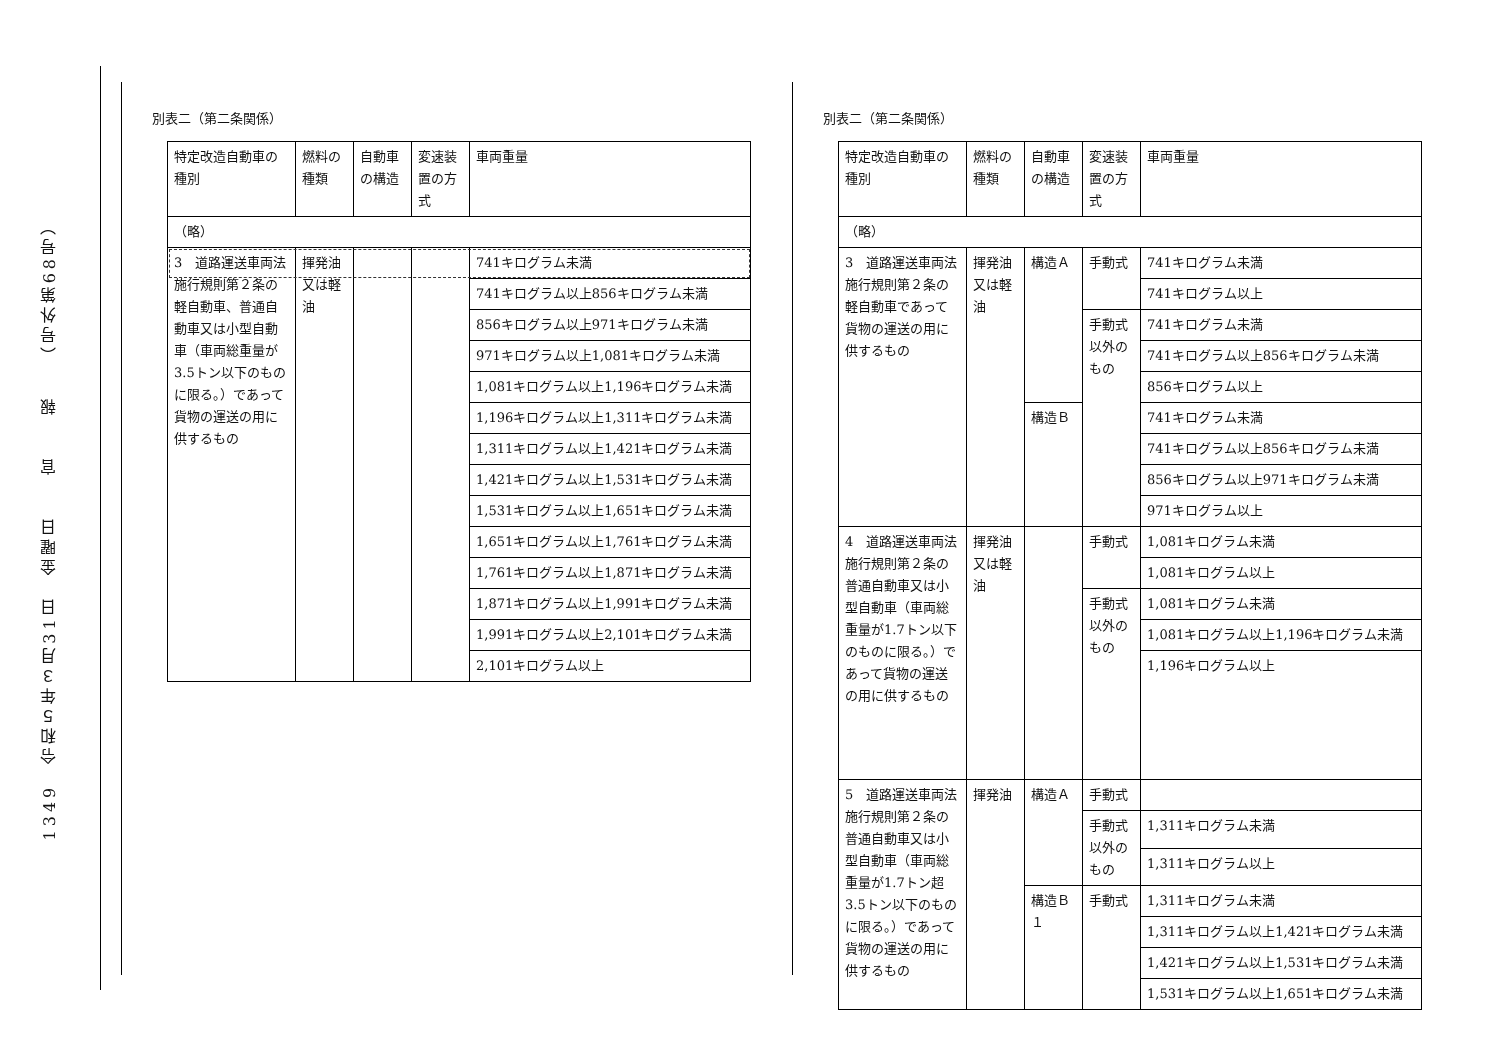1349　令和５年３月31日　金曜日　　官　　報　　（号外第68号）
別表二（第二条関係）
| 特定改造自動車の種別 | 燃料の種類 | 自動車の構造 | 変速装置の方式 | 車両重量 |
| --- | --- | --- | --- | --- |
| （略） | | | | |
| 3 道路運送車両法施行規則第２条の軽自動車、普通自動車又は小型自動車（車両総重量が3.5トン以下のものに限る。）であって貨物の運送の用に供するもの | 揮発油又は軽油 | | | 741キログラム未満 |
| | | | | 741キログラム以上856キログラム未満 |
| | | | | 856キログラム以上971キログラム未満 |
| | | | | 971キログラム以上1,081キログラム未満 |
| | | | | 1,081キログラム以上1,196キログラム未満 |
| | | | | 1,196キログラム以上1,311キログラム未満 |
| | | | | 1,311キログラム以上1,421キログラム未満 |
| | | | | 1,421キログラム以上1,531キログラム未満 |
| | | | | 1,531キログラム以上1,651キログラム未満 |
| | | | | 1,651キログラム以上1,761キログラム未満 |
| | | | | 1,761キログラム以上1,871キログラム未満 |
| | | | | 1,871キログラム以上1,991キログラム未満 |
| | | | | 1,991キログラム以上2,101キログラム未満 |
| | | | | 2,101キログラム以上 |
別表二（第二条関係）
| 特定改造自動車の種別 | 燃料の種類 | 自動車の構造 | 変速装置の方式 | 車両重量 |
| --- | --- | --- | --- | --- |
| （略） | | | | |
| 3 道路運送車両法施行規則第２条の軽自動車であって貨物の運送の用に供するもの | 揮発油又は軽油 | 構造Ａ | 手動式 | 741キログラム未満 |
| | | | | 741キログラム以上 |
| | | | 手動式以外のもの | 741キログラム未満 |
| | | | | 741キログラム以上856キログラム未満 |
| | | | | 856キログラム以上 |
| | | 構造Ｂ | | 741キログラム未満 |
| | | | | 741キログラム以上856キログラム未満 |
| | | | | 856キログラム以上971キログラム未満 |
| | | | | 971キログラム以上 |
| 4 道路運送車両法施行規則第２条の普通自動車又は小型自動車（車両総重量が1.7トン以下のものに限る。）であって貨物の運送の用に供するもの | 揮発油又は軽油 | | 手動式 | 1,081キログラム未満 |
| | | | | 1,081キログラム以上 |
| | | | 手動式以外のもの | 1,081キログラム未満 |
| | | | | 1,081キログラム以上1,196キログラム未満 |
| | | | | 1,196キログラム以上 |
| 5 道路運送車両法施行規則第２条の普通自動車又は小型自動車（車両総重量が1.7トン超3.5トン以下のものに限る。）であって貨物の運送の用に供するもの | 揮発油 | 構造Ａ | 手動式 | |
| | | | 手動式以外のもの | 1,311キログラム未満 |
| | | | | 1,311キログラム以上 |
| | | 構造Ｂ１ | 手動式 | 1,311キログラム未満 |
| | | | | 1,311キログラム以上1,421キログラム未満 |
| | | | | 1,421キログラム以上1,531キログラム未満 |
| | | | | 1,531キログラム以上1,651キログラム未満 |